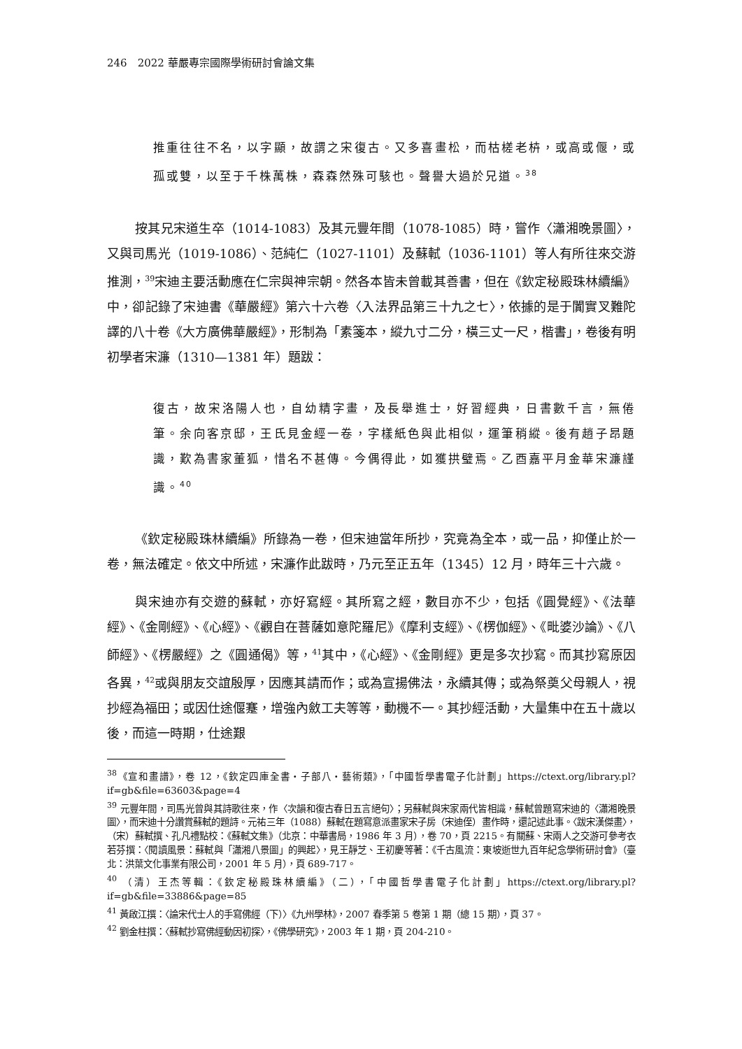246　2022 華嚴專宗國際學術研討會論文集
推重往往不名，以字顯，故謂之宋復古。又多喜畫松，而枯槎老枿，或高或偃，或孤或雙，以至于千株萬株，森森然殊可駭也。聲譽大過於兄道。<sup>38</sup>
按其兄宋道生卒（1014-1083）及其元豐年間（1078-1085）時，嘗作〈瀟湘晚景圖〉，又與司馬光（1019-1086）、范純仁（1027-1101）及蘇軾（1036-1101）等人有所往來交游推測，<sup>39</sup>宋迪主要活動應在仁宗與神宗朝。然各本皆未曾載其善書，但在《欽定秘殿珠林續編》中，卻記錄了宋迪書《華嚴經》第六十六卷〈入法界品第三十九之七〉，依據的是于闐實叉難陀譯的八十卷《大方廣佛華嚴經》，形制為「素箋本，縱九寸二分，橫三丈一尺，楷書」，卷後有明初學者宋濂（1310—1381 年）題跋：
復古，故宋洛陽人也，自幼精字畫，及長舉進士，好習經典，日書數千言，無倦筆。余向客京邸，王氏見金經一卷，字樣紙色與此相似，運筆稍縱。後有趙子昂題識，歎為書家董狐，惜名不甚傳。今偶得此，如獲拱璧焉。乙酉嘉平月金華宋濂謹識。<sup>40</sup>
《欽定秘殿珠林續編》所錄為一卷，但宋迪當年所抄，究竟為全本，或一品，抑僅止於一卷，無法確定。依文中所述，宋濂作此跋時，乃元至正五年（1345）12 月，時年三十六歲。
與宋迪亦有交遊的蘇軾，亦好寫經。其所寫之經，數目亦不少，包括《圓覺經》、《法華經》、《金剛經》、《心經》、《觀自在菩薩如意陀羅尼》《摩利支經》、《楞伽經》、《毗婆沙論》、《八師經》、《楞嚴經》之《圓通偈》等，<sup>41</sup>其中，《心經》、《金剛經》更是多次抄寫。而其抄寫原因各異，<sup>42</sup>或與朋友交誼殷厚，因應其請而作；或為宣揚佛法，永續其傳；或為祭奠父母親人，視抄經為福田；或因仕途偃蹇，增強內斂工夫等等，動機不一。其抄經活動，大量集中在五十歲以後，而這一時期，仕途艱
<sup>38</sup>《宣和畫譜》，卷 12，《欽定四庫全書・子部八・藝術類》，「中國哲學書電子化計劃」https://ctext.org/library.pl?if=gb&file=63603&page=4
<sup>39</sup> 元豐年間，司馬光曾與其詩歌往來，作〈次韻和復古春日五言絕句〉；另蘇軾與宋家兩代皆相識，蘇軾曾題寫宋迪的〈瀟湘晚景圖〉，而宋迪十分讚賞蘇軾的題詩。元祐三年（1088）蘇軾在題寫意派畫家宋子房（宋迪侄）畫作時，還記述此事。〈跋宋漢傑畫〉，（宋）蘇軾撰、孔凡禮點校：《蘇軾文集》（北京：中華書局，1986 年 3 月），卷 70，頁 2215。有關蘇、宋兩人之交游可參考衣若芬撰：〈閱讀風景：蘇軾與「瀟湘八景圖」的興起〉，見王靜芝、王初慶等著：《千古風流：東坡逝世九百年紀念學術研討會》（臺北：洪葉文化事業有限公司，2001 年 5 月），頁 689-717。
<sup>40</sup> （清）王杰等輯：《欽定秘殿珠林續編》（二），「中國哲學書電子化計劃」https://ctext.org/library.pl?if=gb&file=33886&page=85
<sup>41</sup> 黃啟江撰：〈論宋代士人的手寫佛經（下）〉《九州學林》，2007 春季第 5 卷第 1 期（總 15 期），頁 37。
<sup>42</sup> 劉金柱撰：〈蘇軾抄寫佛經動因初探〉，《佛學研究》，2003 年 1 期，頁 204-210。